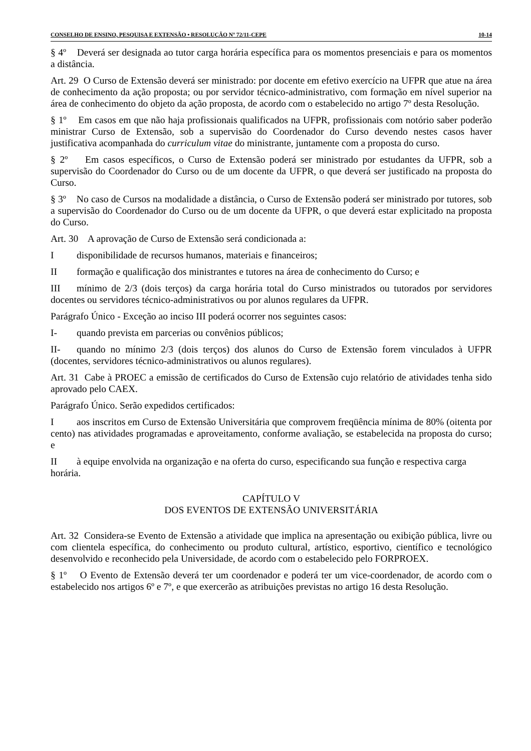CONSELHO DE ENSINO, PESQUISA E EXTENSÃO • RESOLUÇÃO Nº 72/11-CEPE 10-14
§ 4º Deverá ser designada ao tutor carga horária específica para os momentos presenciais e para os momentos a distância.
Art. 29 O Curso de Extensão deverá ser ministrado: por docente em efetivo exercício na UFPR que atue na área de conhecimento da ação proposta; ou por servidor técnico-administrativo, com formação em nível superior na área de conhecimento do objeto da ação proposta, de acordo com o estabelecido no artigo 7º desta Resolução.
§ 1º Em casos em que não haja profissionais qualificados na UFPR, profissionais com notório saber poderão ministrar Curso de Extensão, sob a supervisão do Coordenador do Curso devendo nestes casos haver justificativa acompanhada do curriculum vitae do ministrante, juntamente com a proposta do curso.
§ 2º Em casos específicos, o Curso de Extensão poderá ser ministrado por estudantes da UFPR, sob a supervisão do Coordenador do Curso ou de um docente da UFPR, o que deverá ser justificado na proposta do Curso.
§ 3º No caso de Cursos na modalidade a distância, o Curso de Extensão poderá ser ministrado por tutores, sob a supervisão do Coordenador do Curso ou de um docente da UFPR, o que deverá estar explicitado na proposta do Curso.
Art. 30 A aprovação de Curso de Extensão será condicionada a:
Idisponibilidade de recursos humanos, materiais e financeiros;
II formação e qualificação dos ministrantes e tutores na área de conhecimento do Curso; e
III mínimo de 2/3 (dois terços) da carga horária total do Curso ministrados ou tutorados por servidores docentes ou servidores técnico-administrativos ou por alunos regulares da UFPR.
Parágrafo Único - Exceção ao inciso III poderá ocorrer nos seguintes casos:
I- quando prevista em parcerias ou convênios públicos;
II- quando no mínimo 2/3 (dois terços) dos alunos do Curso de Extensão forem vinculados à UFPR (docentes, servidores técnico-administrativos ou alunos regulares).
Art. 31 Cabe à PROEC a emissão de certificados do Curso de Extensão cujo relatório de atividades tenha sido aprovado pelo CAEX.
Parágrafo Único. Serão expedidos certificados:
Iaos inscritos em Curso de Extensão Universitária que comprovem freqüência mínima de 80% (oitenta por cento) nas atividades programadas e aproveitamento, conforme avaliação, se estabelecida na proposta do curso; e
II à equipe envolvida na organização e na oferta do curso, especificando sua função e respectiva carga horária.
CAPÍTULO V
DOS EVENTOS DE EXTENSÃO UNIVERSITÁRIA
Art. 32 Considera-se Evento de Extensão a atividade que implica na apresentação ou exibição pública, livre ou com clientela específica, do conhecimento ou produto cultural, artístico, esportivo, científico e tecnológico desenvolvido e reconhecido pela Universidade, de acordo com o estabelecido pelo FORPROEX.
§ 1º O Evento de Extensão deverá ter um coordenador e poderá ter um vice-coordenador, de acordo com o estabelecido nos artigos 6º e 7º, e que exercerão as atribuições previstas no artigo 16 desta Resolução.